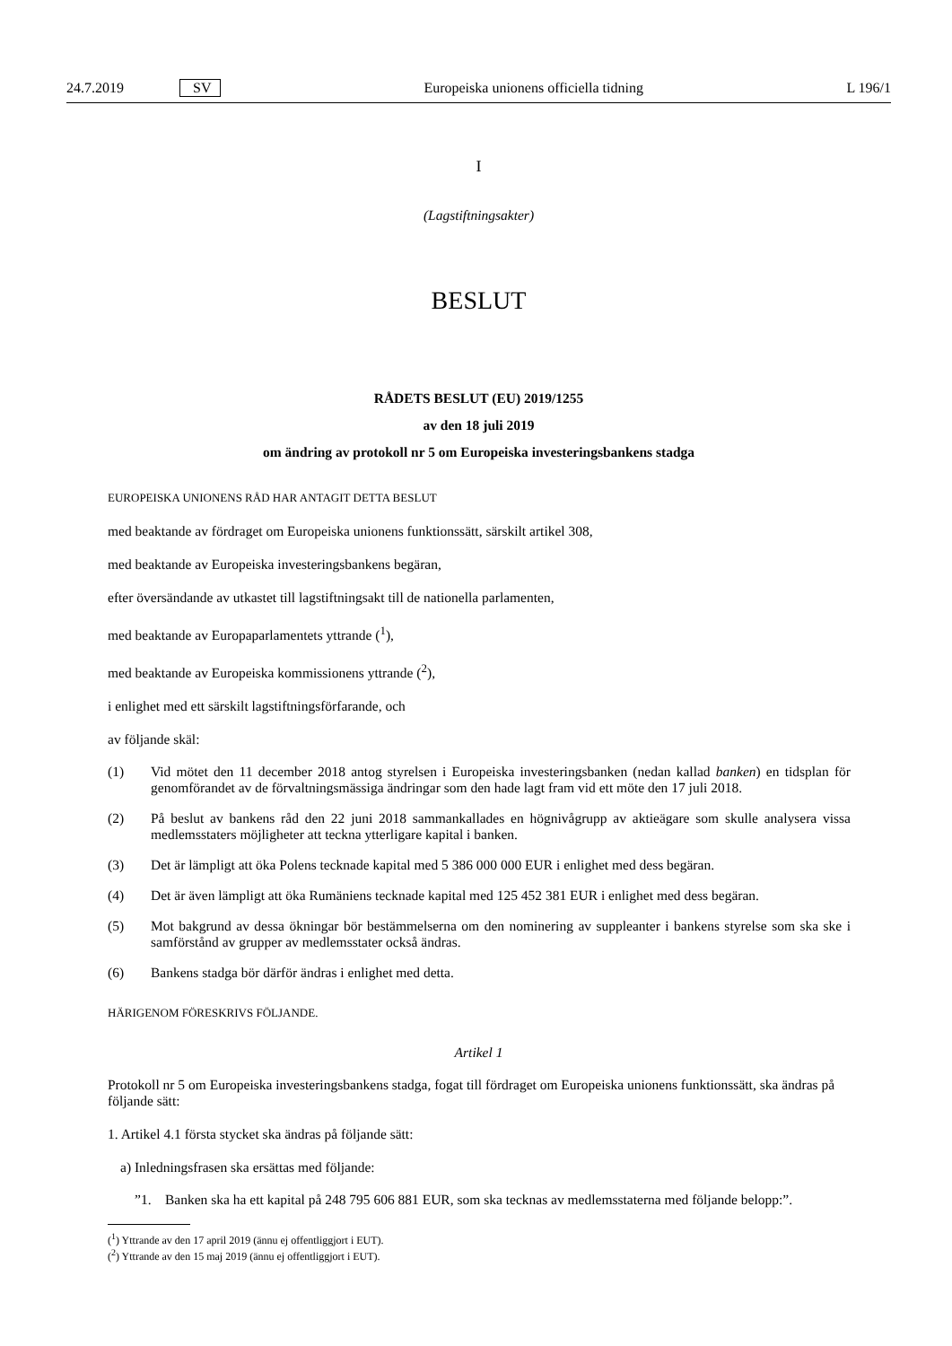24.7.2019 SV Europeiska unionens officiella tidning L 196/1
I
(Lagstiftningsakter)
BESLUT
RÅDETS BESLUT (EU) 2019/1255
av den 18 juli 2019
om ändring av protokoll nr 5 om Europeiska investeringsbankens stadga
EUROPEISKA UNIONENS RÅD HAR ANTAGIT DETTA BESLUT
med beaktande av fördraget om Europeiska unionens funktionssätt, särskilt artikel 308,
med beaktande av Europeiska investeringsbankens begäran,
efter översändande av utkastet till lagstiftningsakt till de nationella parlamenten,
med beaktande av Europaparlamentets yttrande (<sup>1</sup>),
med beaktande av Europeiska kommissionens yttrande (<sup>2</sup>),
i enlighet med ett särskilt lagstiftningsförfarande, och
av följande skäl:
(1) Vid mötet den 11 december 2018 antog styrelsen i Europeiska investeringsbanken (nedan kallad banken) en tidsplan för genomförandet av de förvaltningsmässiga ändringar som den hade lagt fram vid ett möte den 17 juli 2018.
(2) På beslut av bankens råd den 22 juni 2018 sammankallades en högnivågrupp av aktieägare som skulle analysera vissa medlemsstaters möjligheter att teckna ytterligare kapital i banken.
(3) Det är lämpligt att öka Polens tecknade kapital med 5 386 000 000 EUR i enlighet med dess begäran.
(4) Det är även lämpligt att öka Rumäniens tecknade kapital med 125 452 381 EUR i enlighet med dess begäran.
(5) Mot bakgrund av dessa ökningar bör bestämmelserna om den nominering av suppleanter i bankens styrelse som ska ske i samförstånd av grupper av medlemsstater också ändras.
(6) Bankens stadga bör därför ändras i enlighet med detta.
HÄRIGENOM FÖRESKRIVS FÖLJANDE.
Artikel 1
Protokoll nr 5 om Europeiska investeringsbankens stadga, fogat till fördraget om Europeiska unionens funktionssätt, ska ändras på följande sätt:
1. Artikel 4.1 första stycket ska ändras på följande sätt:
a) Inledningsfrasen ska ersättas med följande:
”1. Banken ska ha ett kapital på 248 795 606 881 EUR, som ska tecknas av medlemsstaterna med följande belopp:”.
(<sup>1</sup>) Yttrande av den 17 april 2019 (ännu ej offentliggjort i EUT).
(<sup>2</sup>) Yttrande av den 15 maj 2019 (ännu ej offentliggjort i EUT).